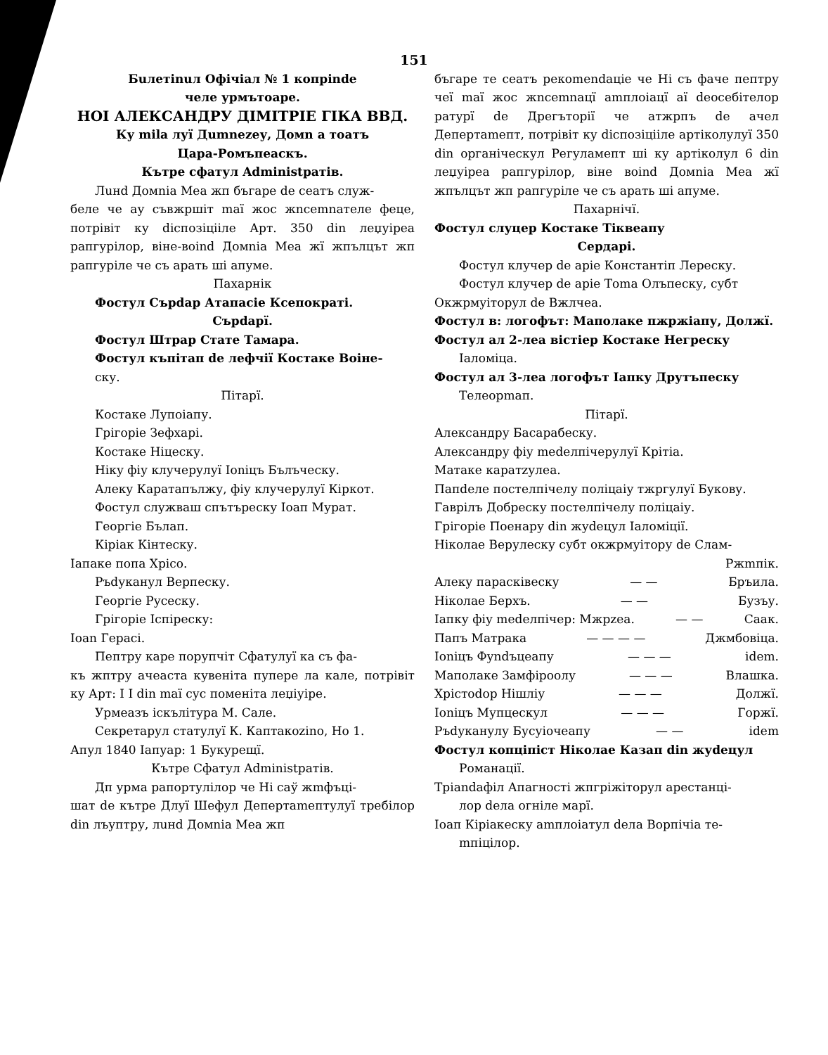151
Бuлетinuл Офiчiал № 1 копрinde
челе урмътоаре.
НОI АЛЕКСАНДРУ ДIМIТРIЕ ГIКА ВВД.
Ку mila луї Дumnezeу, Домn а тоатъ
Цара-Ромъпеаскъ.
Кътре сфатул Administратiв.
Лuнd Домnia Меа жп бъгаре de сеатъ служ-
беле че ау съвжршiт maї жос жnсеmnателе феце, потрiвiт ку dicпозiцiiле Арт. 350 din леџуiреа рапгурiлор, вiне-воind Домnia Меа жї жпълцът жп рапгурiле че съ арать шi апуме.
Пахарнiк
Фостул Сърdар Атапасiе Ксепократi.
Сърdарї.
Фостул Штрар Стате Тамара.
Фостул къпiтап de лефчiї Костаке Воiне-
ску.
Пiтарї.
Костаке Лупоiапу.
Грiгорiе Зефхарi.
Костаке Нiцеску.
Нiку фiу клучерулуї Iоniцъ Бълъческу.
Алеку Каратапължу, фiу клучерулуї Кiркот.
Фостул служваш спътъреску Iоап Мурат.
Георгiе Бълап.
Кiрiак Кiнтеску.
Iапаке попа Хрiсо.
Ръdуканул Верпеску.
Георгiе Русеску.
Грiгорiе Iспiреску:
Ioan Герасi.
Пептру каре порупчiт Сфатулуї ка съ фа-
къ жптру ачеаста кувенiта пупере ла кале, потрiвiт ку Арт: I I din maї сус поменiта леџiуiре.
Урмеазъ iскълiтура М. Сале.
Секретарул статулуї К. Кaптакоzino, Но 1.
Апул 1840 Iапуар: 1 Букурещї.
Кътре Сфатул Administратiв.
Дп урма рапортулiлор че Нi саў жmфъцi-
шат de кътре Длуї Шефул Депертаmептулуї требiлор din лъуптру, лuнd Домnia Меа жп
бъгаре те сеатъ рекоmendацiе че Нi съ фаче пептру чеї maї жос жnсеmnацї аmплоiацї аї deосебiтелор ратурї de Дрегъторiї че атжрпъ de ачел Депертаmепт, потрiвiт ку dicпозiцiiле артiколулуї 350 din органiческул Регуламепт шi ку артiколул 6 din леџуiреа рапгурiлор, вiне воind Домnia Меа жї жпълцът жп рапгурiле че съ арать шi апуме.
Пахарнiчї.
Фостул слуцер Костаке Тiквеапу
Сердарi.
Фостул клучер de арiе Константiп Лереску.
Фостул клучер de арiе Тоmа Олъпеску, субт
Окжрмуiторул de Вжлчеа.
Фостул в: логофът: Мапoлаке пжржiапу, Должї.
Фостул ал 2-леа вiстiер Костаке Негреску
Iаломiца.
Фостул ал 3-леа логофът Iапку Друтъпеску
Телеорmап.
Пiтарї.
Александру Басарабеску.
Александру фiу medелпiчерулуї Крiтiа.
Матаке каратzулеа.
Папdеле постелпiчелу полiцаiу тжргулуї Букову.
Гаврiлъ Добреску постелпiчелу полiцаiу.
Грiгорiе Поенару din жуdецул Iаломiцiї.
Нiколае Верулеску субт окжрмуiтору de Слам-
Ржmпiк.
Алеку параскiвеску — — Бръила.
Нiколае Берхъ. — — Бузъу.
Iапку фiу medелпiчер: Мжрzea. — — Саак.
Папъ Матрака — — — — Джмбовiца.
Iоniцъ Фуndъцеапу — — — idem.
Мапoлаке Замфiроолу — — — Влашка.
Хрiстоdор Нiшлiу — — — Должї.
Iоniцъ Мупцескул — — — Горжї.
Ръdуканулу Бусуiочеапу — — idem
Фостул копцiпiст Нiколае Казап din жуdецул
Романацiї.
Трiаndафiл Апагностi жпгрiжiторул арестанцi-
лор dела огнiле марї.
Iоап Кiрiакеску аmплоiатул dела Ворпiчiа те-
mпiцiлор.